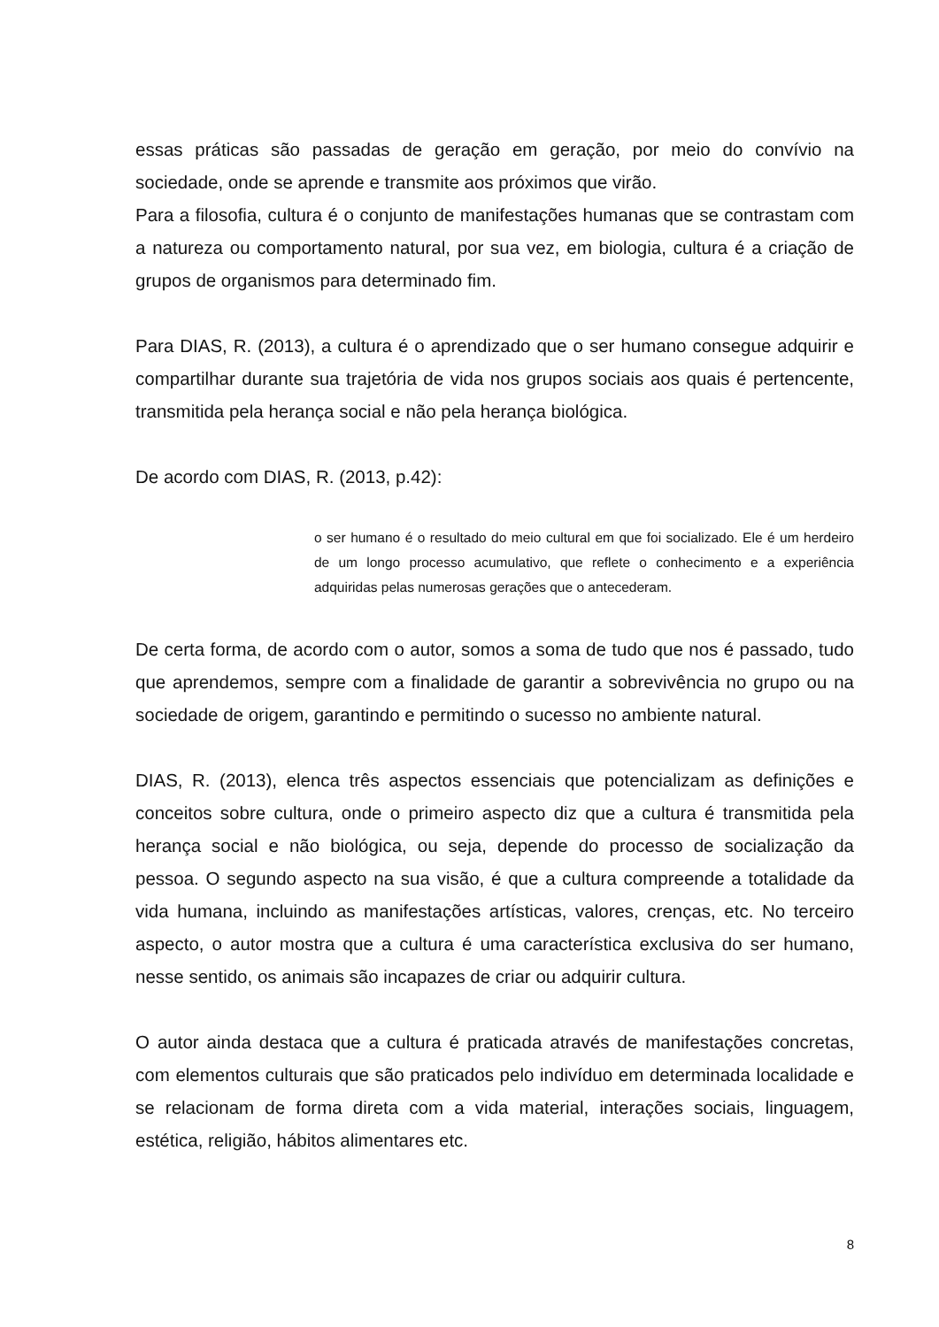essas práticas são passadas de geração em geração, por meio do convívio na sociedade, onde se aprende e transmite aos próximos que virão.
Para a filosofia, cultura é o conjunto de manifestações humanas que se contrastam com a natureza ou comportamento natural, por sua vez, em biologia, cultura é a criação de grupos de organismos para determinado fim.
Para DIAS, R. (2013), a cultura é o aprendizado que o ser humano consegue adquirir e compartilhar durante sua trajetória de vida nos grupos sociais aos quais é pertencente, transmitida pela herança social e não pela herança biológica.
De acordo com DIAS, R. (2013, p.42):
o ser humano é o resultado do meio cultural em que foi socializado. Ele é um herdeiro de um longo processo acumulativo, que reflete o conhecimento e a experiência adquiridas pelas numerosas gerações que o antecederam.
De certa forma, de acordo com o autor, somos a soma de tudo que nos é passado, tudo que aprendemos, sempre com a finalidade de garantir a sobrevivência no grupo ou na sociedade de origem, garantindo e permitindo o sucesso no ambiente natural.
DIAS, R. (2013), elenca três aspectos essenciais que potencializam as definições e conceitos sobre cultura, onde o primeiro aspecto diz que a cultura é transmitida pela herança social e não biológica, ou seja, depende do processo de socialização da pessoa. O segundo aspecto na sua visão, é que a cultura compreende a totalidade da vida humana, incluindo as manifestações artísticas, valores, crenças, etc. No terceiro aspecto, o autor mostra que a cultura é uma característica exclusiva do ser humano, nesse sentido, os animais são incapazes de criar ou adquirir cultura.
O autor ainda destaca que a cultura é praticada através de manifestações concretas, com elementos culturais que são praticados pelo indivíduo em determinada localidade e se relacionam de forma direta com a vida material, interações sociais, linguagem, estética, religião, hábitos alimentares etc.
8